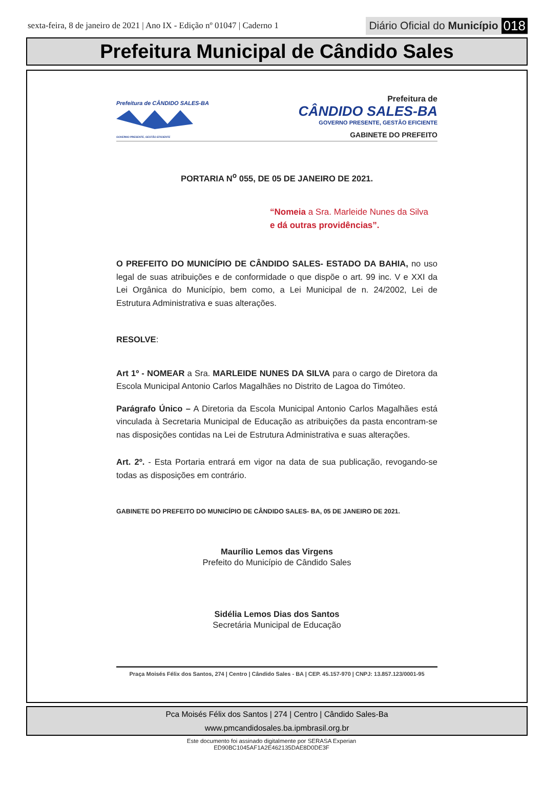sexta-feira, 8 de janeiro de 2021 | Ano IX - Edição nº 01047 | Caderno 1
Diário Oficial do Município 018
Prefeitura Municipal de Cândido Sales
Prefeitura de CÂNDIDO SALES-BA
GOVERNO PRESENTE, GESTÃO EFICIENTE
Prefeitura de
CÂNDIDO SALES-BA
GOVERNO PRESENTE, GESTÃO EFICIENTE
GABINETE DO PREFEITO
PORTARIA N<sup>o</sup> 055, DE 05 DE JANEIRO DE 2021.
“Nomeia a Sra. Marleide Nunes da Silva
e dá outras providências”.
O PREFEITO DO MUNICÍPIO DE CÂNDIDO SALES- ESTADO DA BAHIA, no uso legal de suas atribuições e de conformidade o que dispõe o art. 99 inc. V e XXI da Lei Orgânica do Município, bem como, a Lei Municipal de n. 24/2002, Lei de Estrutura Administrativa e suas alterações.
RESOLVE:
Art 1º - NOMEAR a Sra. MARLEIDE NUNES DA SILVA para o cargo de Diretora da Escola Municipal Antonio Carlos Magalhães no Distrito de Lagoa do Timóteo.
Parágrafo Único – A Diretoria da Escola Municipal Antonio Carlos Magalhães está vinculada à Secretaria Municipal de Educação as atribuições da pasta encontram-se nas disposições contidas na Lei de Estrutura Administrativa e suas alterações.
Art. 2º. - Esta Portaria entrará em vigor na data de sua publicação, revogando-se todas as disposições em contrário.
GABINETE DO PREFEITO DO MUNICÍPIO DE CÂNDIDO SALES- BA, 05 DE JANEIRO DE 2021.
Maurílio Lemos das Virgens
Prefeito do Município de Cândido Sales
Sidélia Lemos Dias dos Santos
Secretária Municipal de Educação
Praça Moisés Félix dos Santos, 274 | Centro | Cândido Sales - BA | CEP. 45.157-970 | CNPJ: 13.857.123/0001-95
Pca Moisés Félix dos Santos | 274 | Centro | Cândido Sales-Ba
www.pmcandidosales.ba.ipmbrasil.org.br
Este documento foi assinado digitalmente por SERASA Experian
ED90BC1045AF1A2E462135DAE8D0DE3F